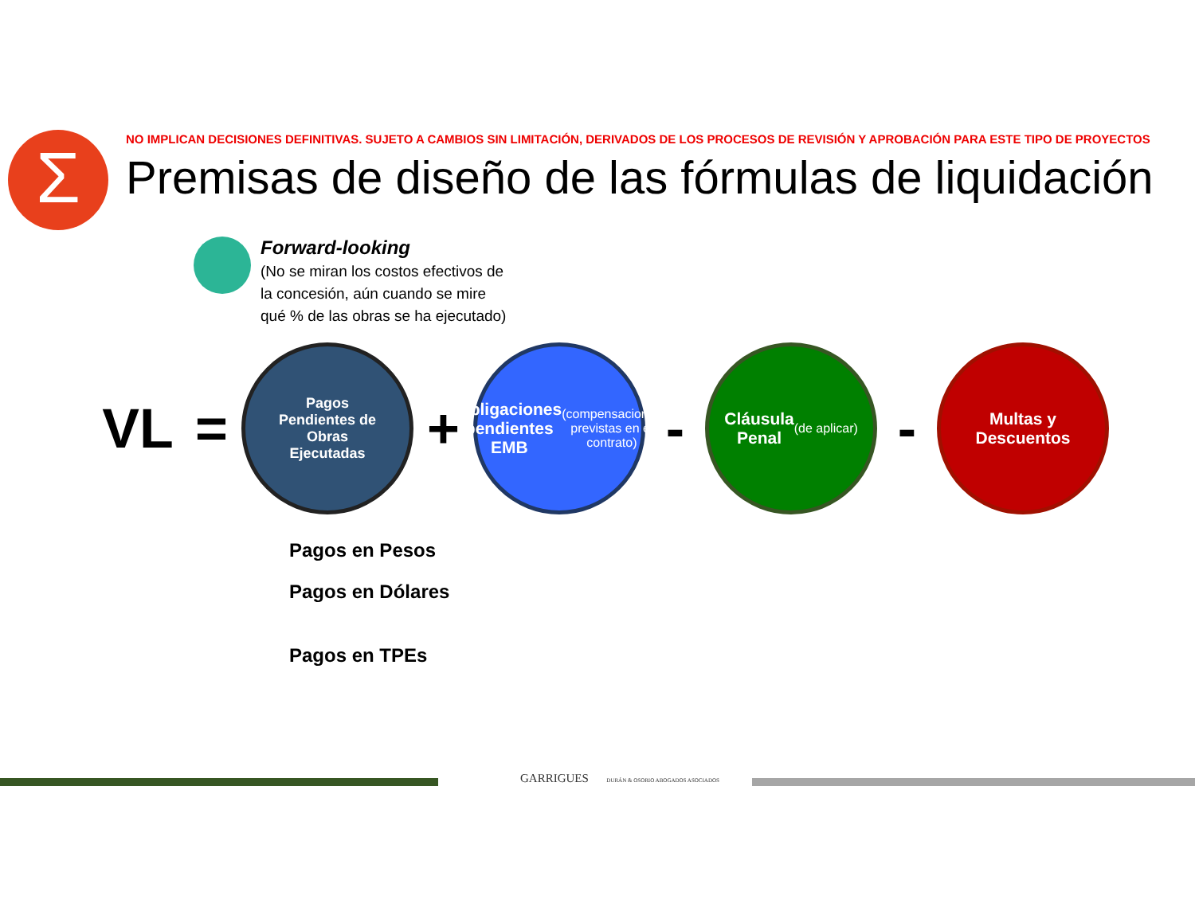Σ
NO IMPLICAN DECISIONES DEFINITIVAS. SUJETO A CAMBIOS SIN LIMITACIÓN, DERIVADOS DE LOS PROCESOS DE REVISIÓN Y APROBACIÓN PARA ESTE TIPO DE PROYECTOS
Premisas de diseño de las fórmulas de liquidación
Forward-looking
(No se miran los costos efectivos de
la concesión, aún cuando se mire
qué % de las obras se ha ejecutado)
VL =
Pagos
Pendientes de
Obras
Ejecutadas
+
Obligaciones pendientes EMB
(compensaciones previstas en el contrato)
-
Cláusula
Penal
(de aplicar)
-
Multas y
Descuentos
Pagos en Pesos
Pagos en Dólares
Pagos en TPEs
GARRIGUES DURÁN & OSORIO ABOGADOS ASOCIADOS